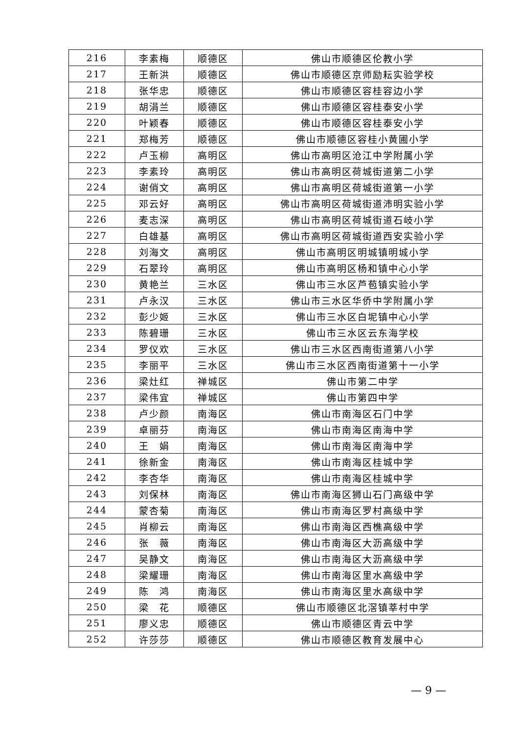| 216 | 李素梅 | 顺德区 | 佛山市顺德区伦教小学 |
| 217 | 王新洪 | 顺德区 | 佛山市顺德区京师励耘实验学校 |
| 218 | 张华忠 | 顺德区 | 佛山市顺德区容桂容边小学 |
| 219 | 胡涓兰 | 顺德区 | 佛山市顺德区容桂泰安小学 |
| 220 | 叶颖春 | 顺德区 | 佛山市顺德区容桂泰安小学 |
| 221 | 郑梅芳 | 顺德区 | 佛山市顺德区容桂小黄圃小学 |
| 222 | 卢玉柳 | 高明区 | 佛山市高明区沧江中学附属小学 |
| 223 | 李素玲 | 高明区 | 佛山市高明区荷城街道第二小学 |
| 224 | 谢俏文 | 高明区 | 佛山市高明区荷城街道第一小学 |
| 225 | 邓云好 | 高明区 | 佛山市高明区荷城街道沛明实验小学 |
| 226 | 麦志深 | 高明区 | 佛山市高明区荷城街道石岐小学 |
| 227 | 白雄基 | 高明区 | 佛山市高明区荷城街道西安实验小学 |
| 228 | 刘海文 | 高明区 | 佛山市高明区明城镇明城小学 |
| 229 | 石翠玲 | 高明区 | 佛山市高明区杨和镇中心小学 |
| 230 | 黄艳兰 | 三水区 | 佛山市三水区芦苞镇实验小学 |
| 231 | 卢永汉 | 三水区 | 佛山市三水区华侨中学附属小学 |
| 232 | 彭少姬 | 三水区 | 佛山市三水区白坭镇中心小学 |
| 233 | 陈碧珊 | 三水区 | 佛山市三水区云东海学校 |
| 234 | 罗仪欢 | 三水区 | 佛山市三水区西南街道第八小学 |
| 235 | 李丽平 | 三水区 | 佛山市三水区西南街道第十一小学 |
| 236 | 梁灶红 | 禅城区 | 佛山市第二中学 |
| 237 | 梁伟宜 | 禅城区 | 佛山市第四中学 |
| 238 | 卢少颜 | 南海区 | 佛山市南海区石门中学 |
| 239 | 卓丽芬 | 南海区 | 佛山市南海区南海中学 |
| 240 | 王 娟 | 南海区 | 佛山市南海区南海中学 |
| 241 | 徐新金 | 南海区 | 佛山市南海区桂城中学 |
| 242 | 李杏华 | 南海区 | 佛山市南海区桂城中学 |
| 243 | 刘保林 | 南海区 | 佛山市南海区狮山石门高级中学 |
| 244 | 蒙杏菊 | 南海区 | 佛山市南海区罗村高级中学 |
| 245 | 肖柳云 | 南海区 | 佛山市南海区西樵高级中学 |
| 246 | 张 薇 | 南海区 | 佛山市南海区大沥高级中学 |
| 247 | 吴静文 | 南海区 | 佛山市南海区大沥高级中学 |
| 248 | 梁耀珊 | 南海区 | 佛山市南海区里水高级中学 |
| 249 | 陈 鸿 | 南海区 | 佛山市南海区里水高级中学 |
| 250 | 梁 花 | 顺德区 | 佛山市顺德区北滘镇莘村中学 |
| 251 | 廖义忠 | 顺德区 | 佛山市顺德区青云中学 |
| 252 | 许莎莎 | 顺德区 | 佛山市顺德区教育发展中心 |
— 9 —